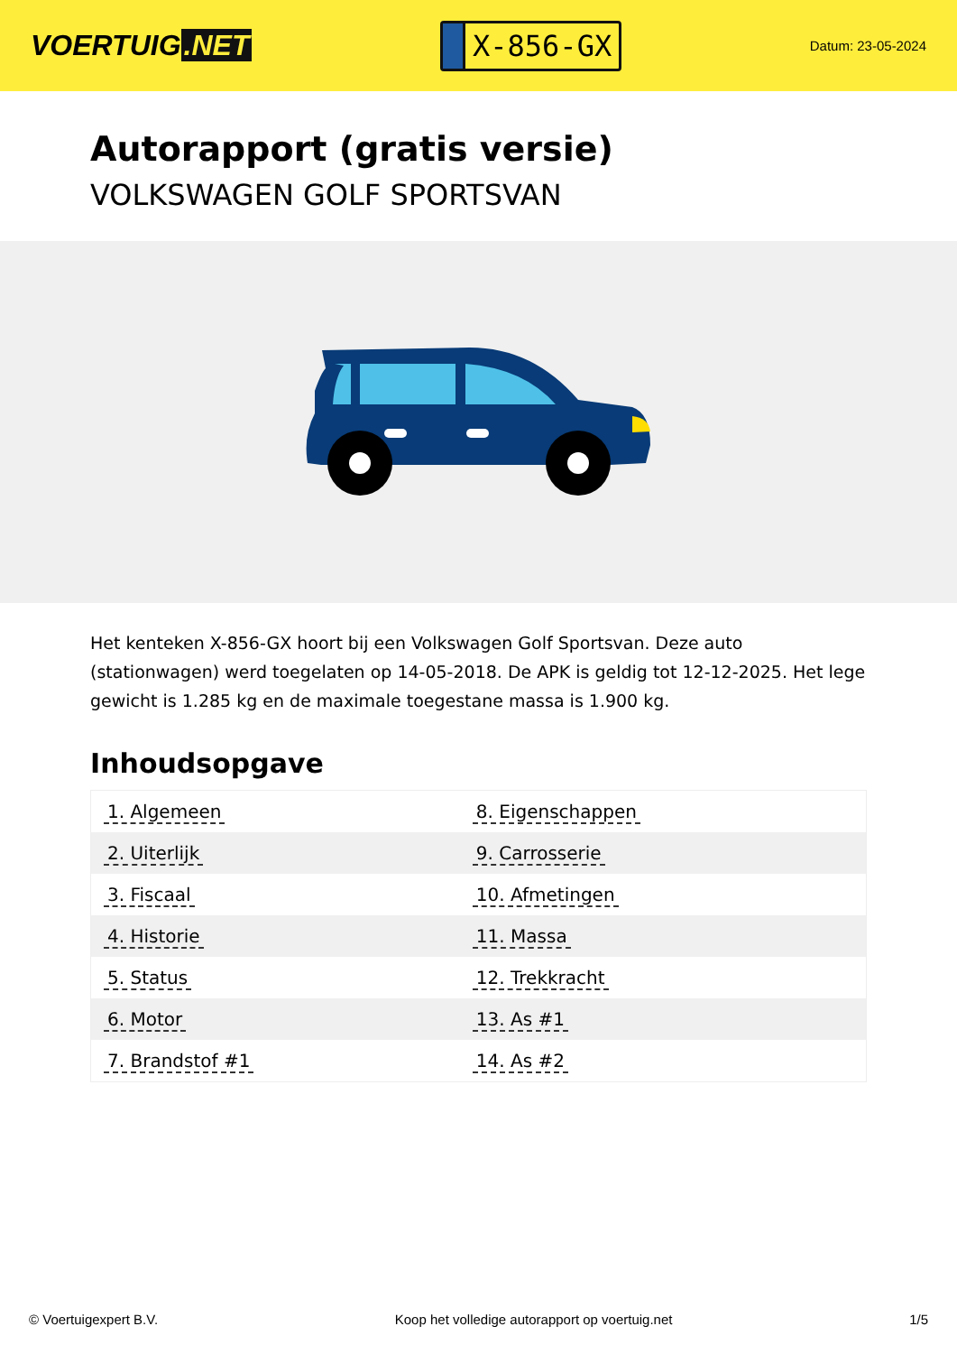VOERTUIG.NET
X-856-GX
Datum: 23-05-2024
Autorapport (gratis versie)
VOLKSWAGEN GOLF SPORTSVAN
Het kenteken X-856-GX hoort bij een Volkswagen Golf Sportsvan. Deze auto (stationwagen) werd toegelaten op 14-05-2018. De APK is geldig tot 12-12-2025. Het lege gewicht is 1.285 kg en de maximale toegestane massa is 1.900 kg.
Inhoudsopgave
| 1. Algemeen | 8. Eigenschappen |
| 2. Uiterlijk | 9. Carrosserie |
| 3. Fiscaal | 10. Afmetingen |
| 4. Historie | 11. Massa |
| 5. Status | 12. Trekkracht |
| 6. Motor | 13. As #1 |
| 7. Brandstof #1 | 14. As #2 |
© Voertuigexpert B.V. Koop het volledige autorapport op voertuig.net 1/5